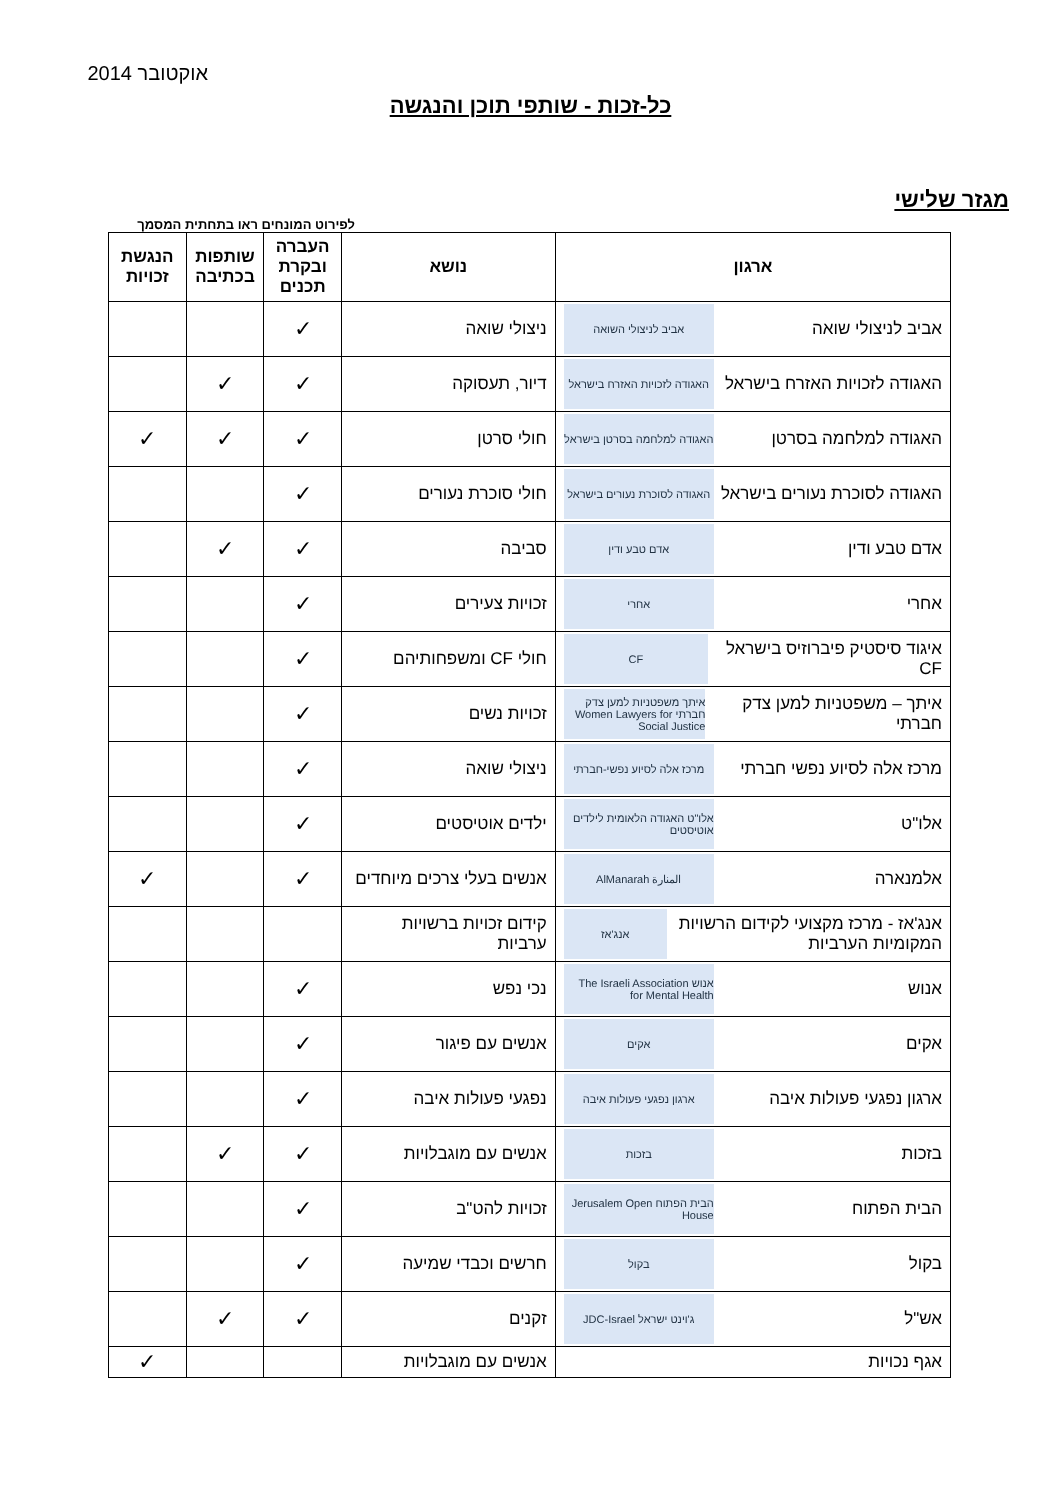אוקטובר 2014
כל-זכות - שותפי תוכן והנגשה
מגזר שלישי
לפירוט המונחים ראו בתחתית המסמך
| ארגון | נושא | העברה ובקרת תכנים | שותפות בכתיבה | הנגשת זכויות |
| --- | --- | --- | --- | --- |
| אביב לניצולי שואה אביב לניצולי השואה | ניצולי שואה | ✓ | | |
| האגודה לזכויות האזרח בישראל האגודה לזכויות האזרח בישראל | דיור, תעסוקה | ✓ | ✓ | |
| האגודה למלחמה בסרטן האגודה למלחמה בסרטן בישראל | חולי סרטן | ✓ | ✓ | ✓ |
| האגודה לסוכרת נעורים בישראל האגודה לסוכרת נעורים בישראל | חולי סוכרת נעורים | ✓ | | |
| אדם טבע ודין אדם טבע ודין | סביבה | ✓ | ✓ | |
| אחרי אחרי | זכויות צעירים | ✓ | | |
| איגוד סיסטיק פיברוזיס בישראל CF CF | חולי CF ומשפחותיהם | ✓ | | |
| איתך – משפטניות למען צדק חברתי איתך משפטניות למען צדק חברתי Women Lawyers for Social Justice | זכויות נשים | ✓ | | |
| מרכז אלה לסיוע נפשי חברתי מרכז אלה לסיוע נפשי-חברתי | ניצולי שואה | ✓ | | |
| אלו"ט אלו"ט האגודה הלאומית לילדים אוטיסטים | ילדים אוטיסטים | ✓ | | |
| אלמנארה المنارة AlManarah | אנשים בעלי צרכים מיוחדים | ✓ | | ✓ |
| אנג'אז - מרכז מקצועי לקידום הרשויות המקומיות הערביות אנג'אז | קידום זכויות ברשויות ערביות | | | |
| אנוש אנוש The Israeli Association for Mental Health | נכי נפש | ✓ | | |
| אקים אקים | אנשים עם פיגור | ✓ | | |
| ארגון נפגעי פעולות איבה ארגון נפגעי פעולות איבה | נפגעי פעולות איבה | ✓ | | |
| בזכות בזכות | אנשים עם מוגבלויות | ✓ | ✓ | |
| הבית הפתוח הבית הפתוח Jerusalem Open House | זכויות להט"ב | ✓ | | |
| בקול בקול | חרשים וכבדי שמיעה | ✓ | | |
| אש"ל ג'וינט ישראל JDC-Israel | זקנים | ✓ | ✓ | |
| אגף נכויות | אנשים עם מוגבלויות | | | ✓ |